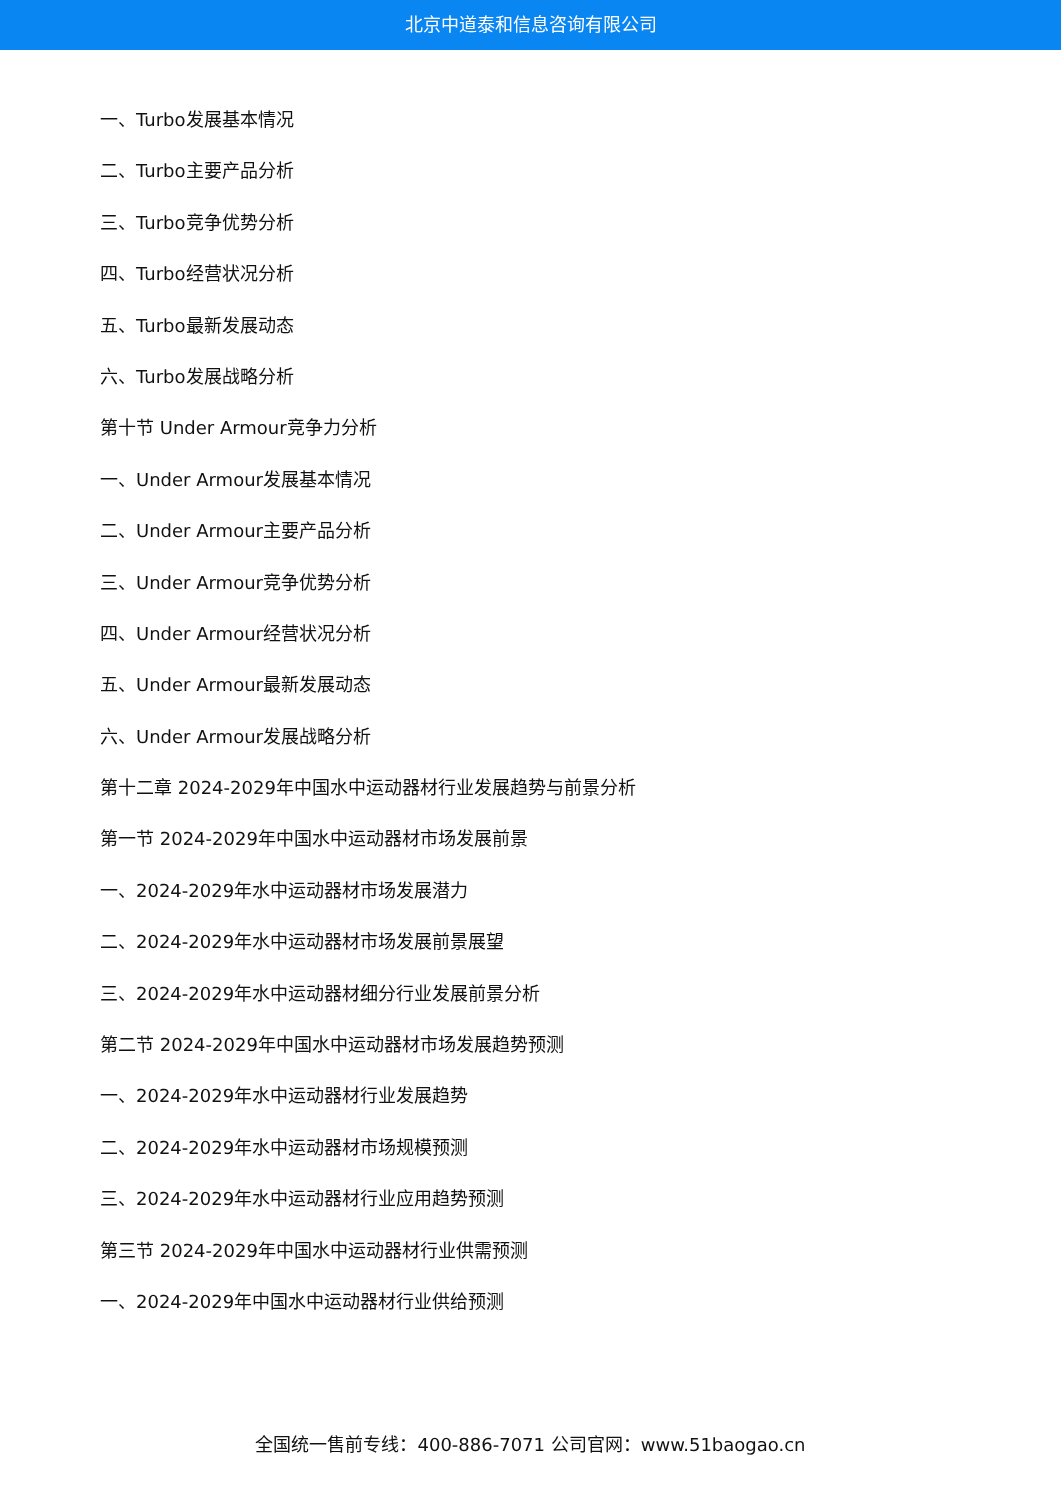北京中道泰和信息咨询有限公司
一、Turbo发展基本情况
二、Turbo主要产品分析
三、Turbo竞争优势分析
四、Turbo经营状况分析
五、Turbo最新发展动态
六、Turbo发展战略分析
第十节 Under Armour竞争力分析
一、Under Armour发展基本情况
二、Under Armour主要产品分析
三、Under Armour竞争优势分析
四、Under Armour经营状况分析
五、Under Armour最新发展动态
六、Under Armour发展战略分析
第十二章 2024-2029年中国水中运动器材行业发展趋势与前景分析
第一节 2024-2029年中国水中运动器材市场发展前景
一、2024-2029年水中运动器材市场发展潜力
二、2024-2029年水中运动器材市场发展前景展望
三、2024-2029年水中运动器材细分行业发展前景分析
第二节 2024-2029年中国水中运动器材市场发展趋势预测
一、2024-2029年水中运动器材行业发展趋势
二、2024-2029年水中运动器材市场规模预测
三、2024-2029年水中运动器材行业应用趋势预测
第三节 2024-2029年中国水中运动器材行业供需预测
一、2024-2029年中国水中运动器材行业供给预测
全国统一售前专线：400-886-7071 公司官网：www.51baogao.cn